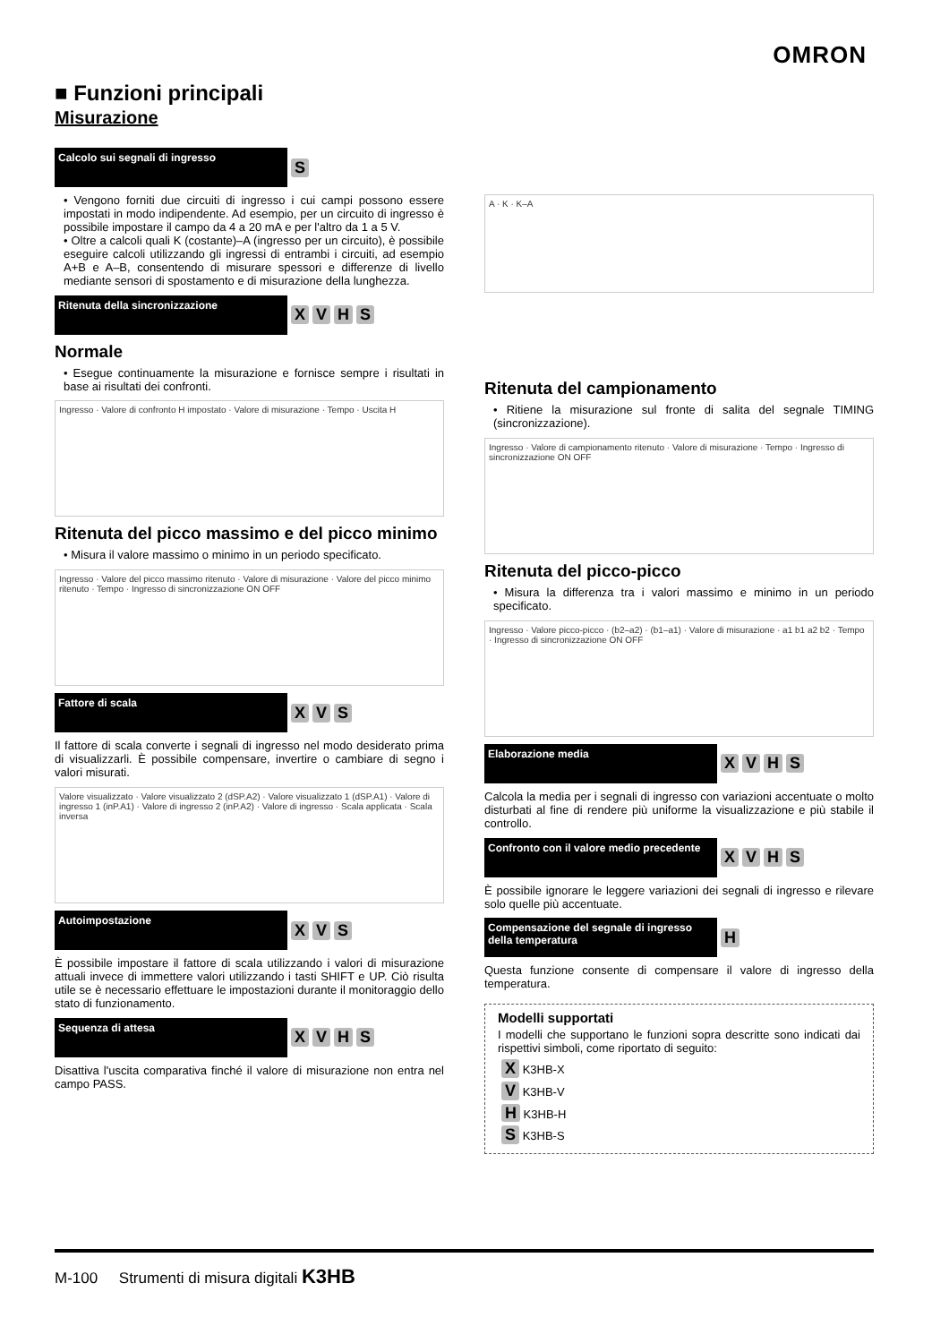OMRON
■ Funzioni principali
Misurazione
Calcolo sui segnali di ingresso
S
• Vengono forniti due circuiti di ingresso i cui campi possono essere impostati in modo indipendente. Ad esempio, per un circuito di ingresso è possibile impostare il campo da 4 a 20 mA e per l'altro da 1 a 5 V.
• Oltre a calcoli quali K (costante)–A (ingresso per un circuito), è possibile eseguire calcoli utilizzando gli ingressi di entrambi i circuiti, ad esempio A+B e A–B, consentendo di misurare spessori e differenze di livello mediante sensori di spostamento e di misurazione della lunghezza.
Ritenuta della sincronizzazione
XVHS
Normale
• Esegue continuamente la misurazione e fornisce sempre i risultati in base ai risultati dei confronti.
Ingresso · Valore di confronto H impostato · Valore di misurazione · Tempo · Uscita H
Ritenuta del picco massimo e del picco minimo
• Misura il valore massimo o minimo in un periodo specificato.
Ingresso · Valore del picco massimo ritenuto · Valore di misurazione · Valore del picco minimo ritenuto · Tempo · Ingresso di sincronizzazione ON OFF
Fattore di scala
XVS
Il fattore di scala converte i segnali di ingresso nel modo desiderato prima di visualizzarli. È possibile compensare, invertire o cambiare di segno i valori misurati.
Valore visualizzato · Valore visualizzato 2 (dSP.A2) · Valore visualizzato 1 (dSP.A1) · Valore di ingresso 1 (inP.A1) · Valore di ingresso 2 (inP.A2) · Valore di ingresso · Scala applicata · Scala inversa
Autoimpostazione
XVS
È possibile impostare il fattore di scala utilizzando i valori di misurazione attuali invece di immettere valori utilizzando i tasti SHIFT e UP. Ciò risulta utile se è necessario effettuare le impostazioni durante il monitoraggio dello stato di funzionamento.
Sequenza di attesa
XVHS
Disattiva l'uscita comparativa finché il valore di misurazione non entra nel campo PASS.
A · K · K–A
Ritenuta del campionamento
• Ritiene la misurazione sul fronte di salita del segnale TIMING (sincronizzazione).
Ingresso · Valore di campionamento ritenuto · Valore di misurazione · Tempo · Ingresso di sincronizzazione ON OFF
Ritenuta del picco-picco
• Misura la differenza tra i valori massimo e minimo in un periodo specificato.
Ingresso · Valore picco-picco · (b2–a2) · (b1–a1) · Valore di misurazione · a1 b1 a2 b2 · Tempo · Ingresso di sincronizzazione ON OFF
Elaborazione media
XVHS
Calcola la media per i segnali di ingresso con variazioni accentuate o molto disturbati al fine di rendere più uniforme la visualizzazione e più stabile il controllo.
Confronto con il valore medio precedente
XVHS
È possibile ignorare le leggere variazioni dei segnali di ingresso e rilevare solo quelle più accentuate.
Compensazione del segnale di ingresso della temperatura
H
Questa funzione consente di compensare il valore di ingresso della temperatura.
Modelli supportati
I modelli che supportano le funzioni sopra descritte sono indicati dai rispettivi simboli, come riportato di seguito:
X K3HB-X
V K3HB-V
H K3HB-H
S K3HB-S
M-100 Strumenti di misura digitali K3HB